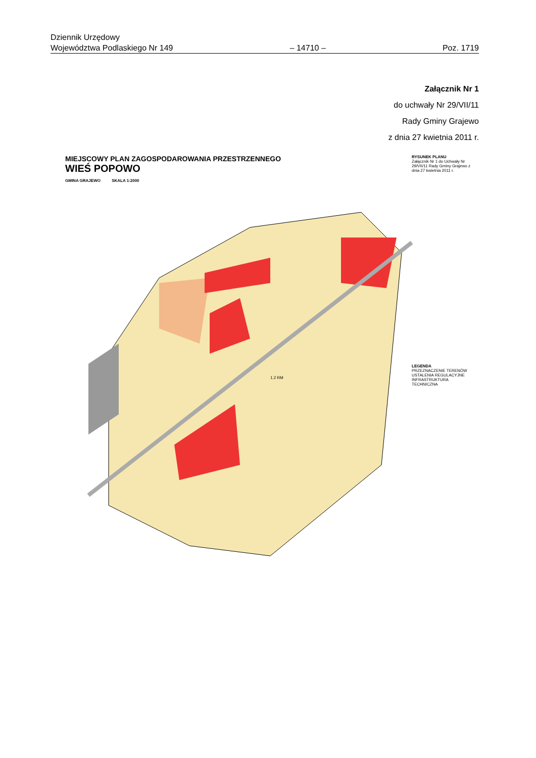Dziennik Urzędowy
Województwa Podlaskiego Nr 149
– 14710 –
Poz. 1719
Załącznik Nr 1
do uchwały Nr 29/VII/11
Rady Gminy Grajewo
z dnia 27 kwietnia 2011 r.
MIEJSCOWY PLAN ZAGOSPODAROWANIA PRZESTRZENNEGO
WIEŚ POPOWO
GMINA GRAJEWO SKALA 1:2000
RYSUNEK PLANU
Załącznik Nr 1 do Uchwały Nr 29/VII/11 Rady Gminy Grajewo z dnia 27 kwietnia 2011 r.
1.2 RM
LEGENDA
PRZEZNACZENIE TERENÓW
USTALENIA REGULACYJNE
INFRASTRUKTURA TECHNICZNA